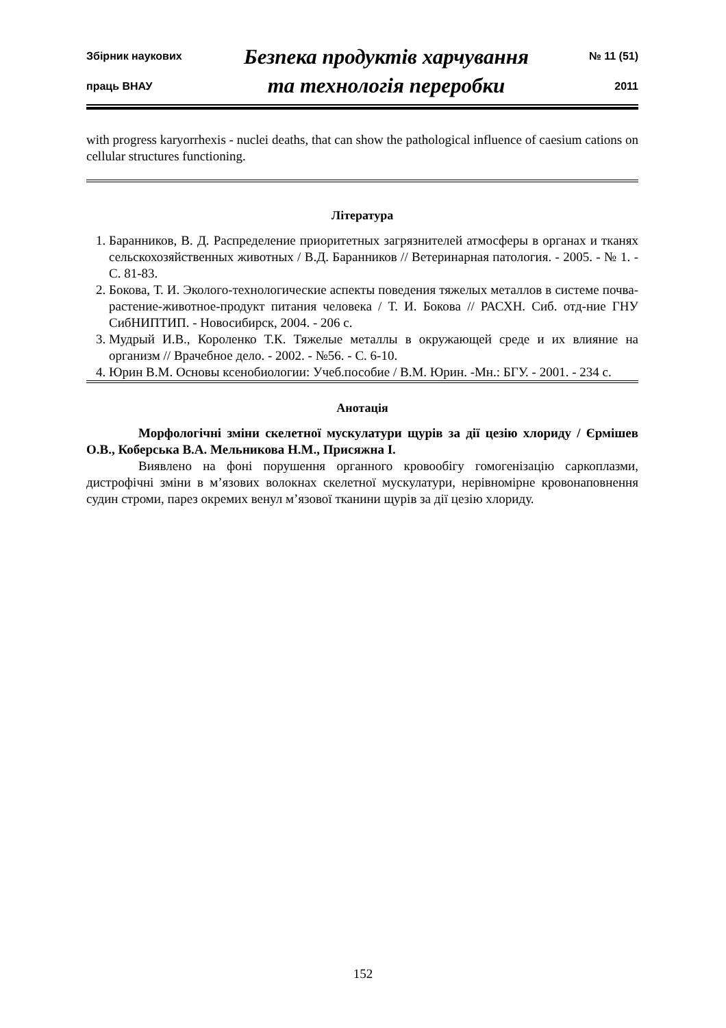Збірник наукових
праць ВНАУ
Безпека продуктів харчування
та технологія переробки
№ 11 (51)
2011
with progress karyorrhexis - nuclei deaths, that can show the pathological influence of caesium cations on cellular structures functioning.
Література
1. Баранников, В. Д. Распределение приоритетных загрязнителей атмосферы в органах и тканях сельскохозяйственных животных / В.Д. Баранников // Ветеринарная патология. - 2005. - № 1. - С. 81-83.
2. Бокова, Т. И. Эколого-технологические аспекты поведения тяжелых металлов в системе почва-растение-животное-продукт питания человека / Т. И. Бокова // РАСХН. Сиб. отд-ние ГНУ СибНИПТИП. - Новосибирск, 2004. - 206 с.
3. Мудрый И.В., Короленко Т.К. Тяжелые металлы в окружающей среде и их влияние на организм // Врачебное дело. - 2002. - №56. - С. 6-10.
4. Юрин В.М. Основы ксенобиологии: Учеб.пособие / В.М. Юрин. -Мн.: БГУ. - 2001. - 234 с.
Анотація
Морфологічні зміни скелетної мускулатури щурів за дії цезію хлориду / Єрмішев О.В., Коберська В.А. Мельникова Н.М., Присяжна І.
Виявлено на фоні порушення органного кровообігу гомогенізацію саркоплазми, дистрофічні зміни в м’язових волокнах скелетної мускулатури, нерівномірне кровонаповнення судин строми, парез окремих венул м’язової тканини щурів за дії цезію хлориду.
152